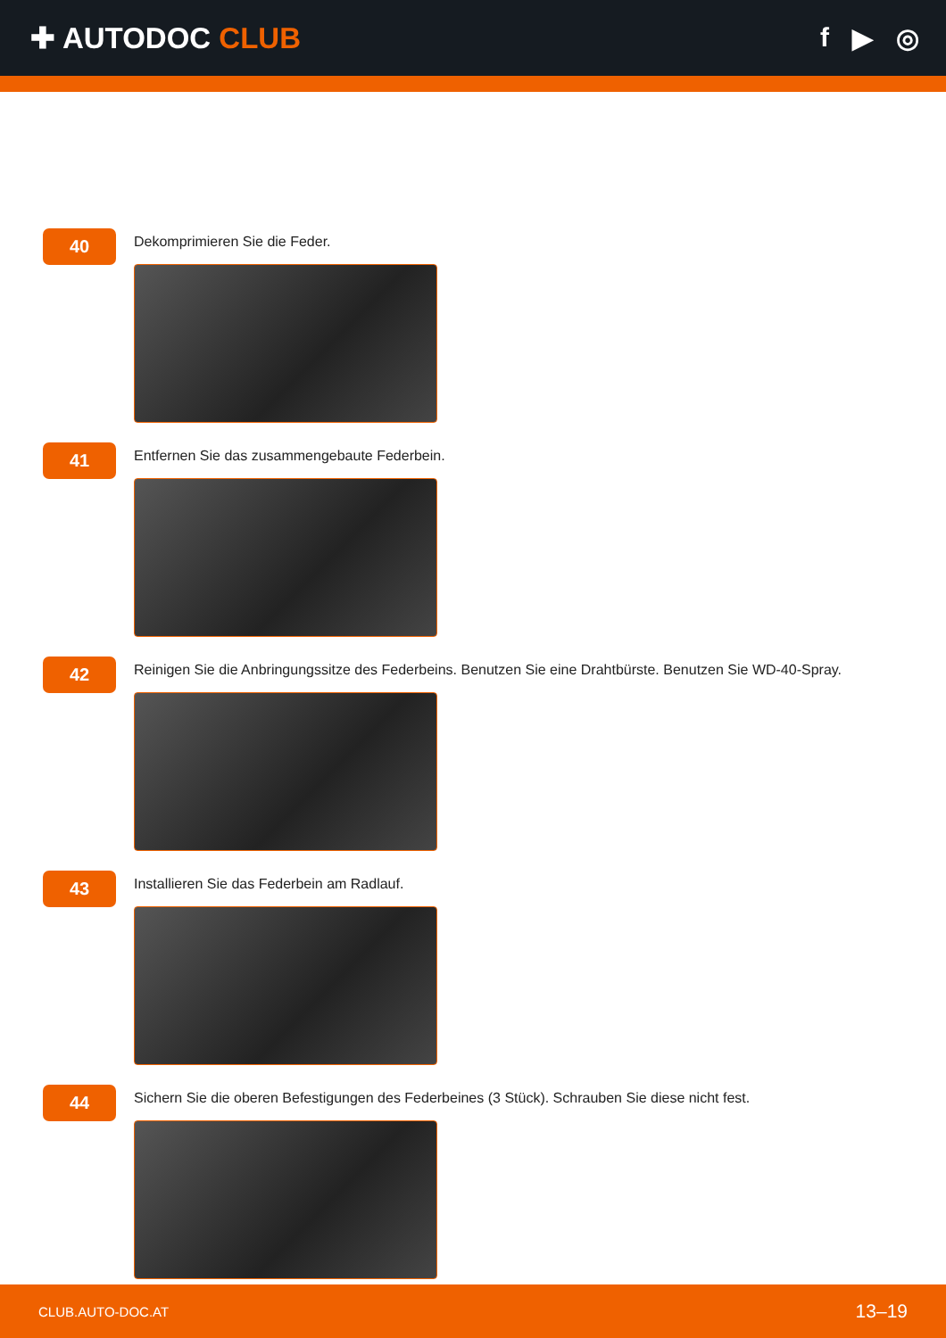✚ AUTODOC CLUB f ▶ ◎
40
Dekomprimieren Sie die Feder.
41
Entfernen Sie das zusammengebaute Federbein.
42
Reinigen Sie die Anbringungssitze des Federbeins. Benutzen Sie eine Drahtbürste. Benutzen Sie WD-40-Spray.
43
Installieren Sie das Federbein am Radlauf.
44
Sichern Sie die oberen Befestigungen des Federbeines (3 Stück). Schrauben Sie diese nicht fest.
CLUB.AUTO-DOC.AT 13–19